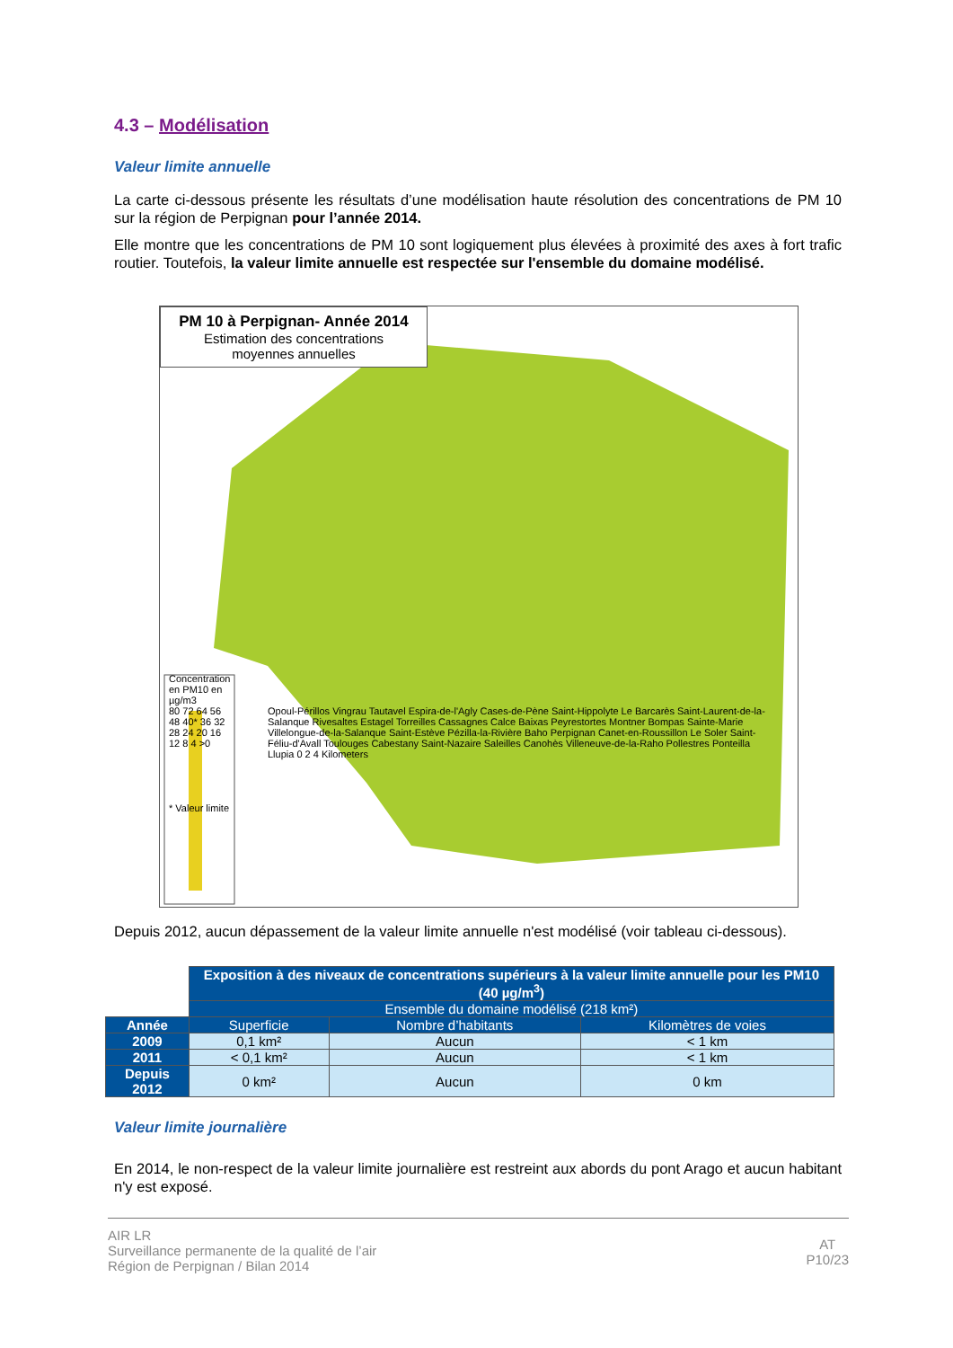4.3 – Modélisation
Valeur limite annuelle
La carte ci-dessous présente les résultats d’une modélisation haute résolution des concentrations de PM 10 sur la région de Perpignan pour l’année 2014.
Elle montre que les concentrations de PM 10 sont logiquement plus élevées à proximité des axes à fort trafic routier. Toutefois, la valeur limite annuelle est respectée sur l'ensemble du domaine modélisé.
PM 10 à Perpignan- Année 2014
Estimation des concentrations
moyennes annuelles
Concentration en PM10 en µg/m3
80 72 64 56 48 40* 36 32 28 24 20 16 12 8 4 >0
* Valeur limite
Opoul-Périllos Vingrau Tautavel Espira-de-l'Agly Cases-de-Pène Saint-Hippolyte Le Barcarès Saint-Laurent-de-la-Salanque Rivesaltes Estagel Torreilles Cassagnes Calce Baixas Peyrestortes Montner Bompas Sainte-Marie Villelongue-de-la-Salanque Saint-Estève Pézilla-la-Rivière Baho Perpignan Canet-en-Roussillon Le Soler Saint-Féliu-d'Avall Toulouges Cabestany Saint-Nazaire Saleilles Canohès Villeneuve-de-la-Raho Pollestres Ponteilla Llupia 0 2 4 Kilometers
Depuis 2012, aucun dépassement de la valeur limite annuelle n'est modélisé (voir tableau ci-dessous).
| | Exposition à des niveaux de concentrations supérieurs à la valeur limite annuelle pour les PM10 (40 µg/m<sup>3</sup>) | | |
| | Ensemble du domaine modélisé (218 km²) | | |
| Année | Superficie | Nombre d’habitants | Kilomètres de voies |
| 2009 | 0,1 km² | Aucun | < 1 km |
| 2011 | < 0,1 km² | Aucun | < 1 km |
| Depuis 2012 | 0 km² | Aucun | 0 km |
Valeur limite journalière
En 2014, le non-respect de la valeur limite journalière est restreint aux abords du pont Arago et aucun habitant n'y est exposé.
AT
P10/23
AIR LR
Surveillance permanente de la qualité de l’air
Région de Perpignan / Bilan 2014